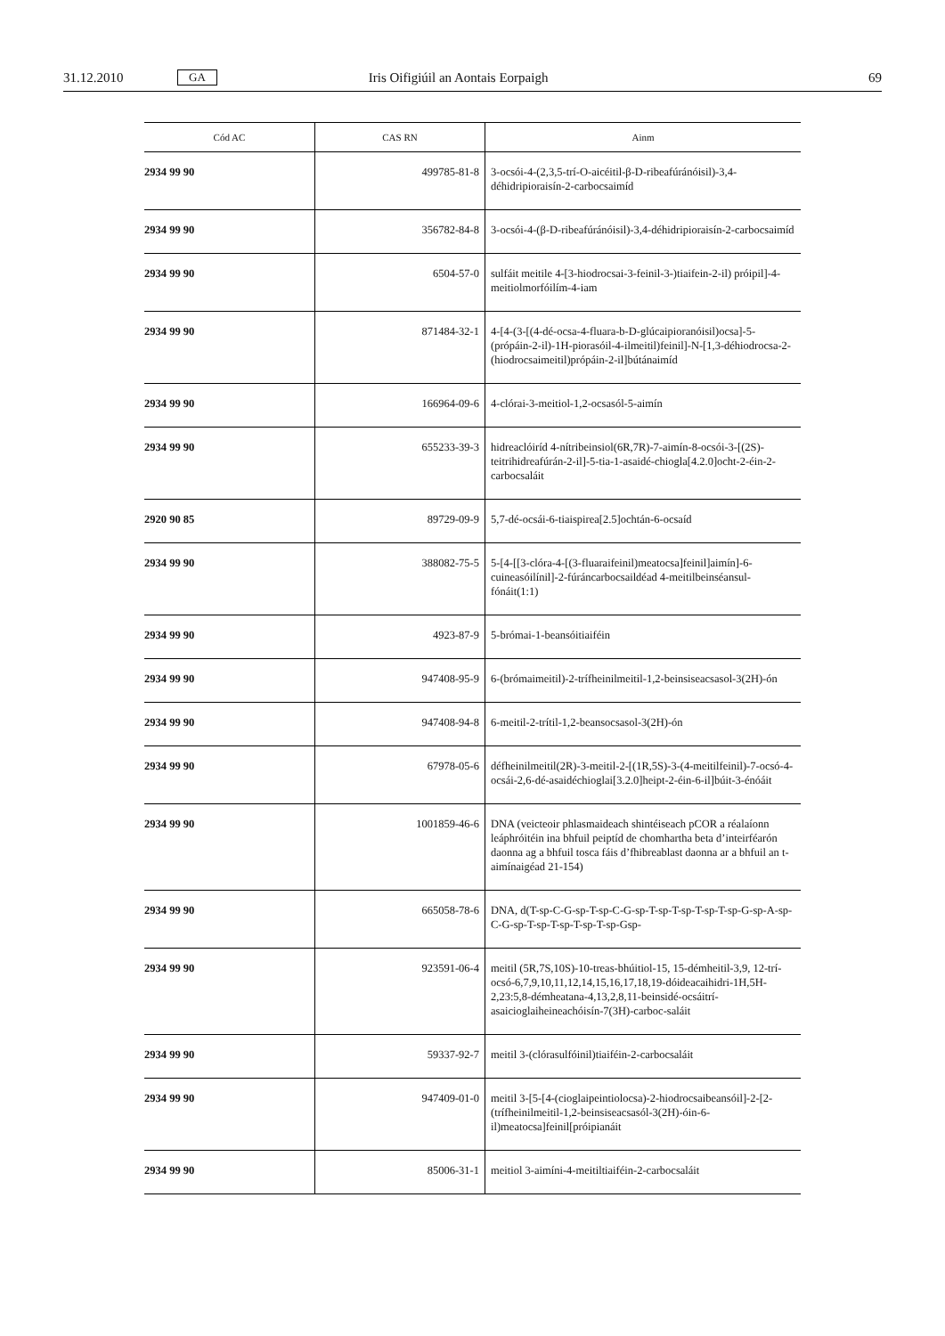31.12.2010 GA Iris Oifigiúil an Aontais Eorpaigh 69
| Cód AC | CAS RN | Ainm |
| --- | --- | --- |
| 2934 99 90 | 499785-81-8 | 3-ocsói-4-(2,3,5-trí-O-aicéitil-β-D-ribeafúránóisil)-3,4-déhidripioraisín-2-carbocsaimíd |
| 2934 99 90 | 356782-84-8 | 3-ocsói-4-(β-D-ribeafúránóisil)-3,4-déhidripioraisín-2-carbocsaimíd |
| 2934 99 90 | 6504-57-0 | sulfáit meitile 4-[3-hiodrocsai-3-feinil-3-)tiaifein-2-il) próipil]-4-meitiolmorfóilím-4-iam |
| 2934 99 90 | 871484-32-1 | 4-[4-(3-[(4-dé-ocsa-4-fluara-b-D-glúcaipioranóisil)ocsa]-5-(própáin-2-il)-1H-piorasóil-4-ilmeitil)feinil]-N-[1,3-déhiodrocsa-2-(hiodrocsaimeitil)própáin-2-il]bútánaimíd |
| 2934 99 90 | 166964-09-6 | 4-clórai-3-meitiol-1,2-ocsasól-5-aimín |
| 2934 99 90 | 655233-39-3 | hidreaclóiríd 4-nítribeinsiol(6R,7R)-7-aimín-8-ocsói-3-[(2S)-teitrihidreafúrán-2-il]-5-tia-1-asaidé-chiogla[4.2.0]ocht-2-éin-2-carbocsaláit |
| 2920 90 85 | 89729-09-9 | 5,7-dé-ocsái-6-tiaispirea[2.5]ochtán-6-ocsaíd |
| 2934 99 90 | 388082-75-5 | 5-[4-[[3-clóra-4-[(3-fluaraifeinil)meatocsa]feinil]aimín]-6-cuineasóilínil]-2-fúráncarbocsaildéad 4-meitilbeinséansul-fónáit(1:1) |
| 2934 99 90 | 4923-87-9 | 5-brómai-1-beansóitiaiféin |
| 2934 99 90 | 947408-95-9 | 6-(brómaimeitil)-2-trífheinilmeitil-1,2-beinsiseacsasol-3(2H)-ón |
| 2934 99 90 | 947408-94-8 | 6-meitil-2-trítil-1,2-beansocsasol-3(2H)-ón |
| 2934 99 90 | 67978-05-6 | défheinilmeitil(2R)-3-meitil-2-[(1R,5S)-3-(4-meitilfeinil)-7-ocsó-4-ocsái-2,6-dé-asaidéchioglai[3.2.0]heipt-2-éin-6-il]búit-3-énóáit |
| 2934 99 90 | 1001859-46-6 | DNA (veicteoir phlasmaideach shintéiseach pCOR a réalaíonn leáphróitéin ina bhfuil peiptíd de chomhartha beta d’inteirféarón daonna ag a bhfuil tosca fáis d’fhibreablast daonna ar a bhfuil an t-aimínaigéad 21-154) |
| 2934 99 90 | 665058-78-6 | DNA, d(T-sp-C-G-sp-T-sp-C-G-sp-T-sp-T-sp-T-sp-T-sp-G-sp-A-sp-C-G-sp-T-sp-T-sp-T-sp-T-sp-Gsp- |
| 2934 99 90 | 923591-06-4 | meitil (5R,7S,10S)-10-treas-bhúitiol-15, 15-démheitil-3,9, 12-trí-ocsó-6,7,9,10,11,12,14,15,16,17,18,19-dóideacaihidri-1H,5H-2,23:5,8-démheatana-4,13,2,8,11-beinsidé-ocsáitrí-asaicioglaiheineachóisín-7(3H)-carboc-saláit |
| 2934 99 90 | 59337-92-7 | meitil 3-(clórasulfóinil)tiaiféin-2-carbocsaláit |
| 2934 99 90 | 947409-01-0 | meitil 3-[5-[4-(cioglaipeintiolocsa)-2-hiodrocsaibeansóil]-2-[2-(trífheinilmeitil-1,2-beinsiseacsasól-3(2H)-óin-6-il)meatocsa]feinil[próipianáit |
| 2934 99 90 | 85006-31-1 | meitiol 3-aimíni-4-meitiltiaiféin-2-carbocsaláit |